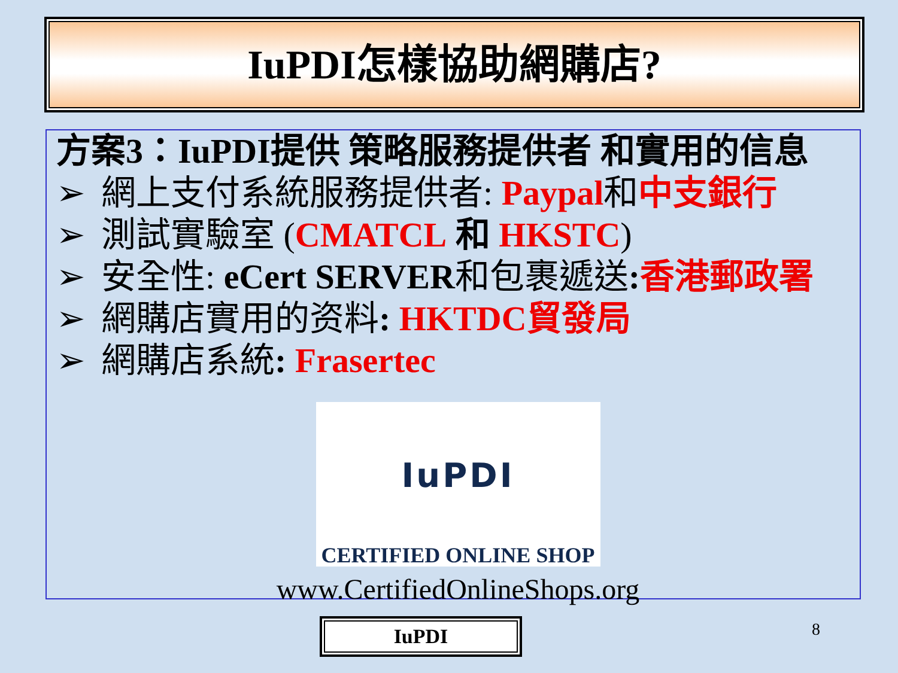IuPDI怎樣協助網購店?
方案3：IuPDI提供 策略服務提供者 和實用的信息
➢ 網上支付系統服務提供者: Paypal和中支銀行
➢ 測試實驗室 (CMATCL 和 HKSTC)
➢ 安全性: eCert SERVER和包裹遞送: 香港郵政署
➢ 網購店實用的资料: HKTDC貿發局
➢ 網購店系統: Frasertec
IuPDI
CERTIFIED ONLINE SHOP
www.CertifiedOnlineShops.org
IuPDI 8